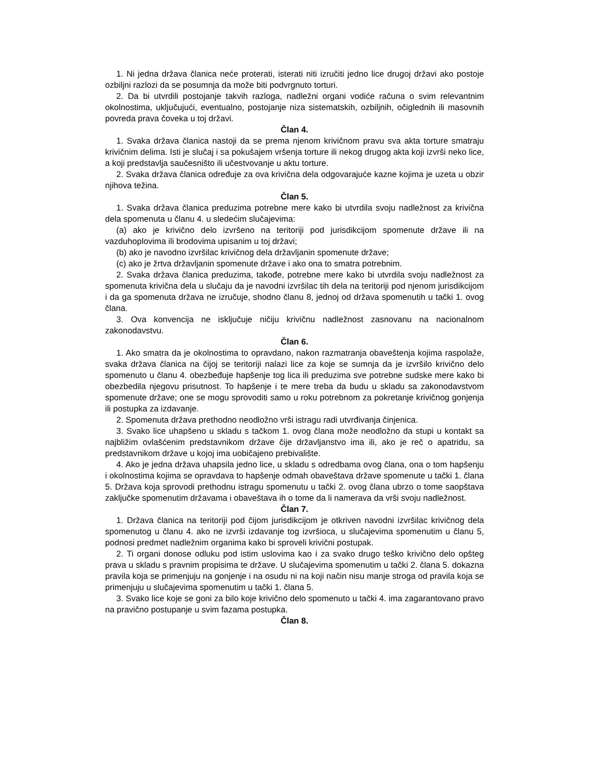1. Ni jedna država članica neće proterati, isterati niti izručiti jedno lice drugoj državi ako postoje ozbiljni razlozi da se posumnja da može biti podvrgnuto torturi.
2. Da bi utvrdili postojanje takvih razloga, nadležni organi vodiće računa o svim relevantnim okolnostima, uključujući, eventualno, postojanje niza sistematskih, ozbiljnih, očiglednih ili masovnih povreda prava čoveka u toj državi.
Član 4.
1. Svaka država članica nastoji da se prema njenom krivičnom pravu sva akta torture smatraju krivičnim delima. Isti je slučaj i sa pokušajem vršenja torture ili nekog drugog akta koji izvrši neko lice, a koji predstavlja saučesništo ili učestvovanje u aktu torture.
2. Svaka država članica određuje za ova krivična dela odgovarajuće kazne kojima je uzeta u obzir njihova težina.
Član 5.
1. Svaka država članica preduzima potrebne mere kako bi utvrdila svoju nadležnost za krivična dela spomenuta u članu 4. u sledećim slučajevima:
(a) ako je krivično delo izvršeno na teritoriji pod jurisdikcijom spomenute države ili na vazduhoplovima ili brodovima upisanim u toj državi;
(b) ako je navodno izvršilac krivičnog dela državljanin spomenute države;
(c) ako je žrtva državljanin spomenute države i ako ona to smatra potrebnim.
2. Svaka država članica preduzima, takođe, potrebne mere kako bi utvrdila svoju nadležnost za spomenuta krivična dela u slučaju da je navodni izvršilac tih dela na teritoriji pod njenom jurisdikcijom i da ga spomenuta država ne izručuje, shodno članu 8, jednoj od država spomenutih u tački 1. ovog člana.
3. Ova konvencija ne isključuje ničiju krivičnu nadležnost zasnovanu na nacionalnom zakonodavstvu.
Član 6.
1. Ako smatra da je okolnostima to opravdano, nakon razmatranja obaveštenja kojima raspolaže, svaka država članica na čijoj se teritoriji nalazi lice za koje se sumnja da je izvršilo krivično delo spomenuto u članu 4. obezbeđuje hapšenje tog lica ili preduzima sve potrebne sudske mere kako bi obezbedila njegovu prisutnost. To hapšenje i te mere treba da budu u skladu sa zakonodavstvom spomenute države; one se mogu sprovoditi samo u roku potrebnom za pokretanje krivičnog gonjenja ili postupka za izdavanje.
2. Spomenuta država prethodno neodložno vrši istragu radi utvrđivanja činjenica.
3. Svako lice uhapšeno u skladu s tačkom 1. ovog člana može neodložno da stupi u kontakt sa najbližim ovlašćenim predstavnikom države čije državljanstvo ima ili, ako je reč o apatridu, sa predstavnikom države u kojoj ima uobičajeno prebivalište.
4. Ako je jedna država uhapsila jedno lice, u skladu s odredbama ovog člana, ona o tom hapšenju i okolnostima kojima se opravdava to hapšenje odmah obaveštava države spomenute u tački 1. člana 5. Država koja sprovodi prethodnu istragu spomenutu u tački 2. ovog člana ubrzo o tome saopštava zaključke spomenutim državama i obaveštava ih o tome da li namerava da vrši svoju nadležnost.
Član 7.
1. Država članica na teritoriji pod čijom jurisdikcijom je otkriven navodni izvršilac krivičnog dela spomenutog u članu 4. ako ne izvrši izdavanje tog izvršioca, u slučajevima spomenutim u članu 5, podnosi predmet nadležnim organima kako bi sproveli krivični postupak.
2. Ti organi donose odluku pod istim uslovima kao i za svako drugo teško krivično delo opšteg prava u skladu s pravnim propisima te države. U slučajevima spomenutim u tački 2. člana 5. dokazna pravila koja se primenjuju na gonjenje i na osudu ni na koji način nisu manje stroga od pravila koja se primenjuju u slučajevima spomenutim u tački 1. člana 5.
3. Svako lice koje se goni za bilo koje krivično delo spomenuto u tački 4. ima zagarantovano pravo na pravično postupanje u svim fazama postupka.
Član 8.